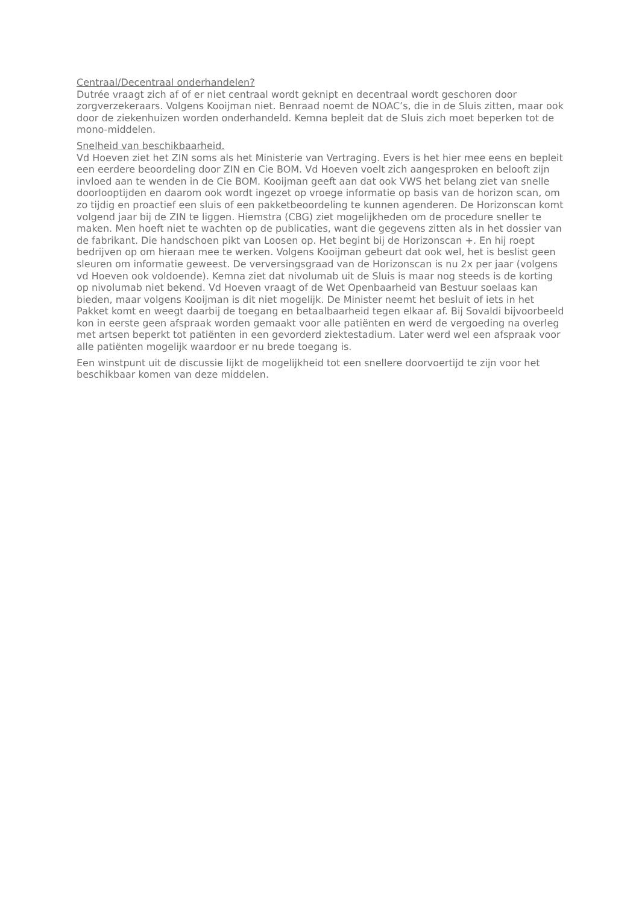Centraal/Decentraal onderhandelen?
Dutrée vraagt zich af of er niet centraal wordt geknipt en decentraal wordt geschoren door zorgverzekeraars. Volgens Kooijman niet. Benraad noemt de NOAC’s, die in de Sluis zitten, maar ook door de ziekenhuizen worden onderhandeld. Kemna bepleit dat de Sluis zich moet beperken tot de mono-middelen.
Snelheid van beschikbaarheid.
Vd Hoeven ziet het ZIN soms als het Ministerie van Vertraging. Evers is het hier mee eens en bepleit een eerdere beoordeling door ZIN en Cie BOM. Vd Hoeven voelt zich aangesproken en belooft zijn invloed aan te wenden in de Cie BOM. Kooijman geeft aan dat ook VWS het belang ziet van snelle doorlooptijden en daarom ook wordt ingezet op vroege informatie op basis van de horizon scan, om zo tijdig en proactief een sluis of een pakketbeoordeling te kunnen agenderen. De Horizonscan komt volgend jaar bij de ZIN te liggen. Hiemstra (CBG) ziet mogelijkheden om de procedure sneller te maken. Men hoeft niet te wachten op de publicaties, want die gegevens zitten als in het dossier van de fabrikant. Die handschoen pikt van Loosen op. Het begint bij de Horizonscan +. En hij roept bedrijven op om hieraan mee te werken. Volgens Kooijman gebeurt dat ook wel, het is beslist geen sleuren om informatie geweest. De verversingsgraad van de Horizonscan is nu 2x per jaar (volgens vd Hoeven ook voldoende). Kemna ziet dat nivolumab uit de Sluis is maar nog steeds is de korting op nivolumab niet bekend. Vd Hoeven vraagt of de Wet Openbaarheid van Bestuur soelaas kan bieden, maar volgens Kooijman is dit niet mogelijk. De Minister neemt het besluit of iets in het Pakket komt en weegt daarbij de toegang en betaalbaarheid tegen elkaar af. Bij Sovaldi bijvoorbeeld kon in eerste geen afspraak worden gemaakt voor alle patiënten en werd de vergoeding na overleg met artsen beperkt tot patiënten in een gevorderd ziektestadium. Later werd wel een afspraak voor alle patiënten mogelijk waardoor er nu brede toegang is.
Een winstpunt uit de discussie lijkt de mogelijkheid tot een snellere doorvoertijd te zijn voor het beschikbaar komen van deze middelen.